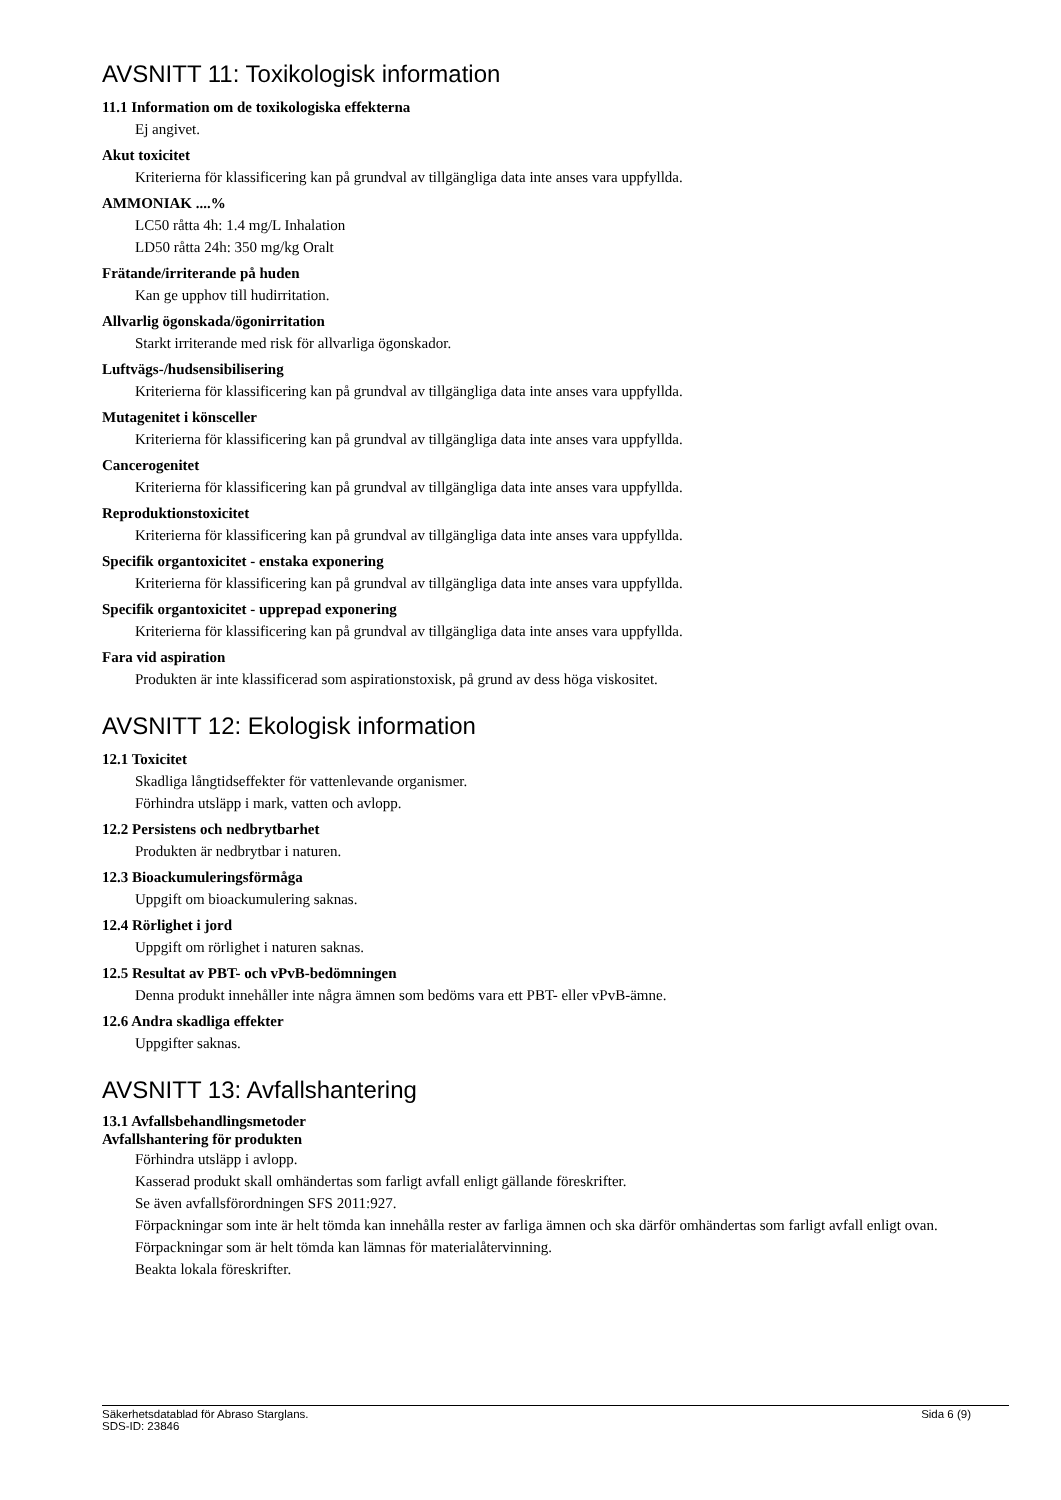AVSNITT 11: Toxikologisk information
11.1 Information om de toxikologiska effekterna
Ej angivet.
Akut toxicitet
Kriterierna för klassificering kan på grundval av tillgängliga data inte anses vara uppfyllda.
AMMONIAK ....%
LC50 råtta 4h: 1.4 mg/L Inhalation
LD50 råtta 24h: 350 mg/kg Oralt
Frätande/irriterande på huden
Kan ge upphov till hudirritation.
Allvarlig ögonskada/ögonirritation
Starkt irriterande med risk för allvarliga ögonskador.
Luftvägs-/hudsensibilisering
Kriterierna för klassificering kan på grundval av tillgängliga data inte anses vara uppfyllda.
Mutagenitet i könsceller
Kriterierna för klassificering kan på grundval av tillgängliga data inte anses vara uppfyllda.
Cancerogenitet
Kriterierna för klassificering kan på grundval av tillgängliga data inte anses vara uppfyllda.
Reproduktionstoxicitet
Kriterierna för klassificering kan på grundval av tillgängliga data inte anses vara uppfyllda.
Specifik organtoxicitet - enstaka exponering
Kriterierna för klassificering kan på grundval av tillgängliga data inte anses vara uppfyllda.
Specifik organtoxicitet - upprepad exponering
Kriterierna för klassificering kan på grundval av tillgängliga data inte anses vara uppfyllda.
Fara vid aspiration
Produkten är inte klassificerad som aspirationstoxisk, på grund av dess höga viskositet.
AVSNITT 12: Ekologisk information
12.1 Toxicitet
Skadliga långtidseffekter för vattenlevande organismer.
Förhindra utsläpp i mark, vatten och avlopp.
12.2 Persistens och nedbrytbarhet
Produkten är nedbrytbar i naturen.
12.3 Bioackumuleringsförmåga
Uppgift om bioackumulering saknas.
12.4 Rörlighet i jord
Uppgift om rörlighet i naturen saknas.
12.5 Resultat av PBT- och vPvB-bedömningen
Denna produkt innehåller inte några ämnen som bedöms vara ett PBT- eller vPvB-ämne.
12.6 Andra skadliga effekter
Uppgifter saknas.
AVSNITT 13: Avfallshantering
13.1 Avfallsbehandlingsmetoder
Avfallshantering för produkten
Förhindra utsläpp i avlopp.
Kasserad produkt skall omhändertas som farligt avfall enligt gällande föreskrifter.
Se även avfallsförordningen SFS 2011:927.
Förpackningar som inte är helt tömda kan innehålla rester av farliga ämnen och ska därför omhändertas som farligt avfall enligt ovan. Förpackningar som är helt tömda kan lämnas för materialåtervinning.
Beakta lokala föreskrifter.
Säkerhetsdatablad för Abraso Starglans.
SDS-ID: 23846
Sida 6 (9)